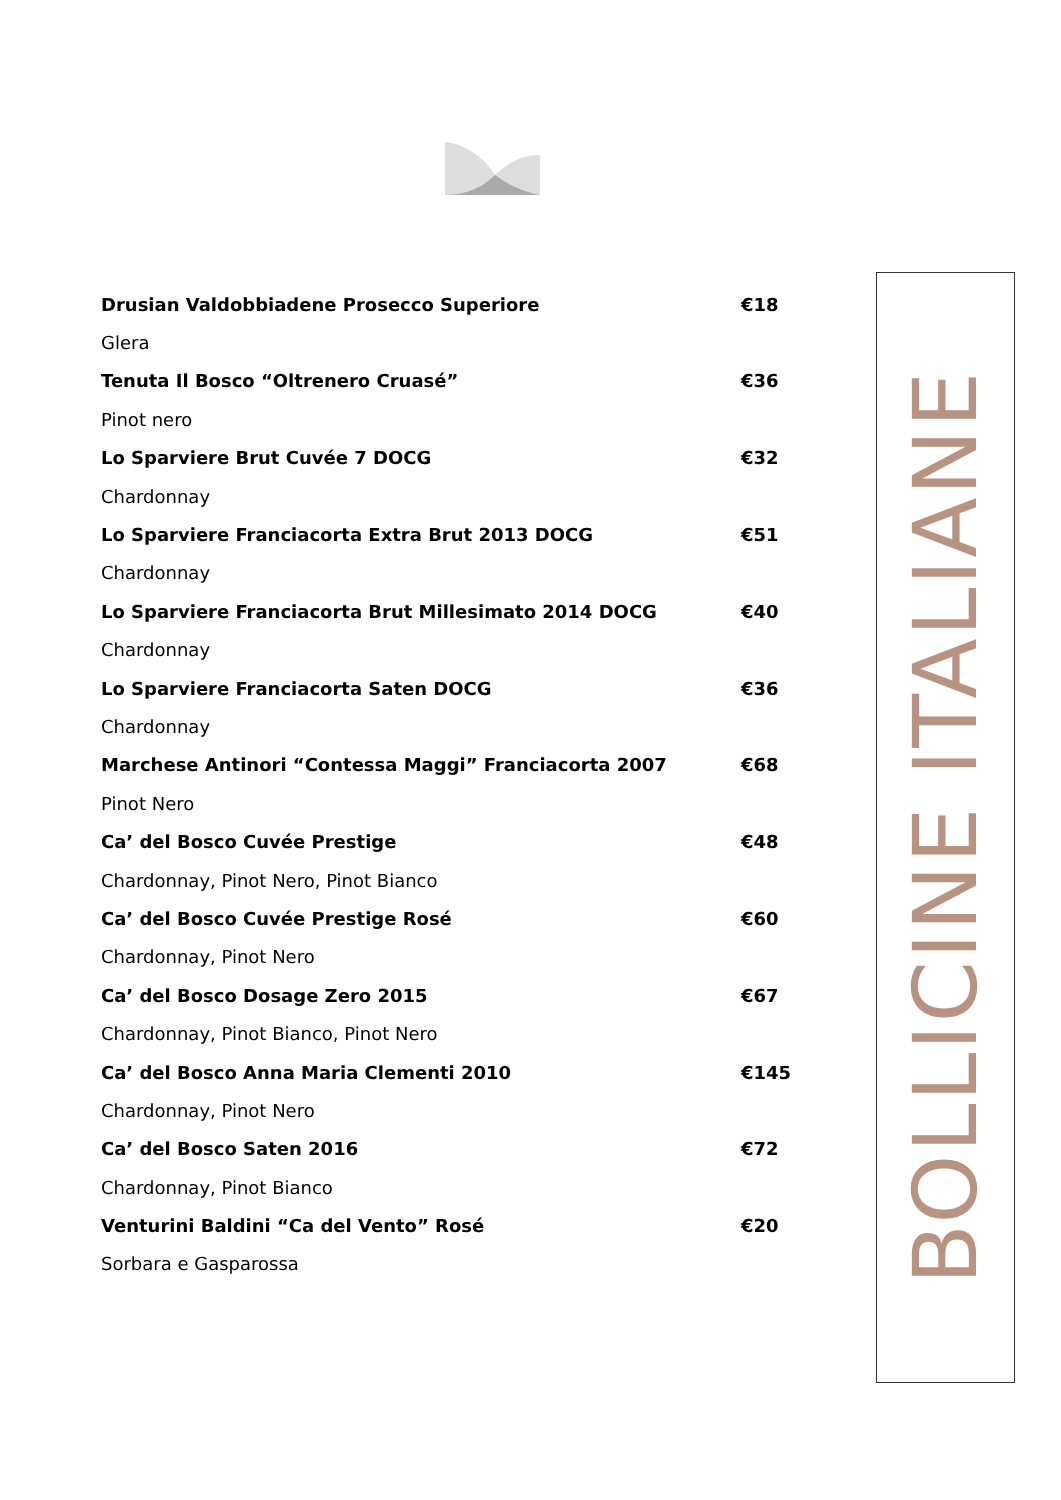Drusian Valdobbiadene Prosecco Superiore €18
Glera
Tenuta Il Bosco “Oltrenero Cruasé” €36
Pinot nero
Lo Sparviere Brut Cuvée 7 DOCG €32
Chardonnay
Lo Sparviere Franciacorta Extra Brut 2013 DOCG €51
Chardonnay
Lo Sparviere Franciacorta Brut Millesimato 2014 DOCG €40
Chardonnay
Lo Sparviere Franciacorta Saten DOCG €36
Chardonnay
Marchese Antinori “Contessa Maggi” Franciacorta 2007 €68
Pinot Nero
Ca’ del Bosco Cuvée Prestige €48
Chardonnay, Pinot Nero, Pinot Bianco
Ca’ del Bosco Cuvée Prestige Rosé €60
Chardonnay, Pinot Nero
Ca’ del Bosco Dosage Zero 2015 €67
Chardonnay, Pinot Bianco, Pinot Nero
Ca’ del Bosco Anna Maria Clementi 2010 €145
Chardonnay, Pinot Nero
Ca’ del Bosco Saten 2016 €72
Chardonnay, Pinot Bianco
Venturini Baldini “Ca del Vento” Rosé €20
Sorbara e Gasparossa
BOLLICINE ITALIANE